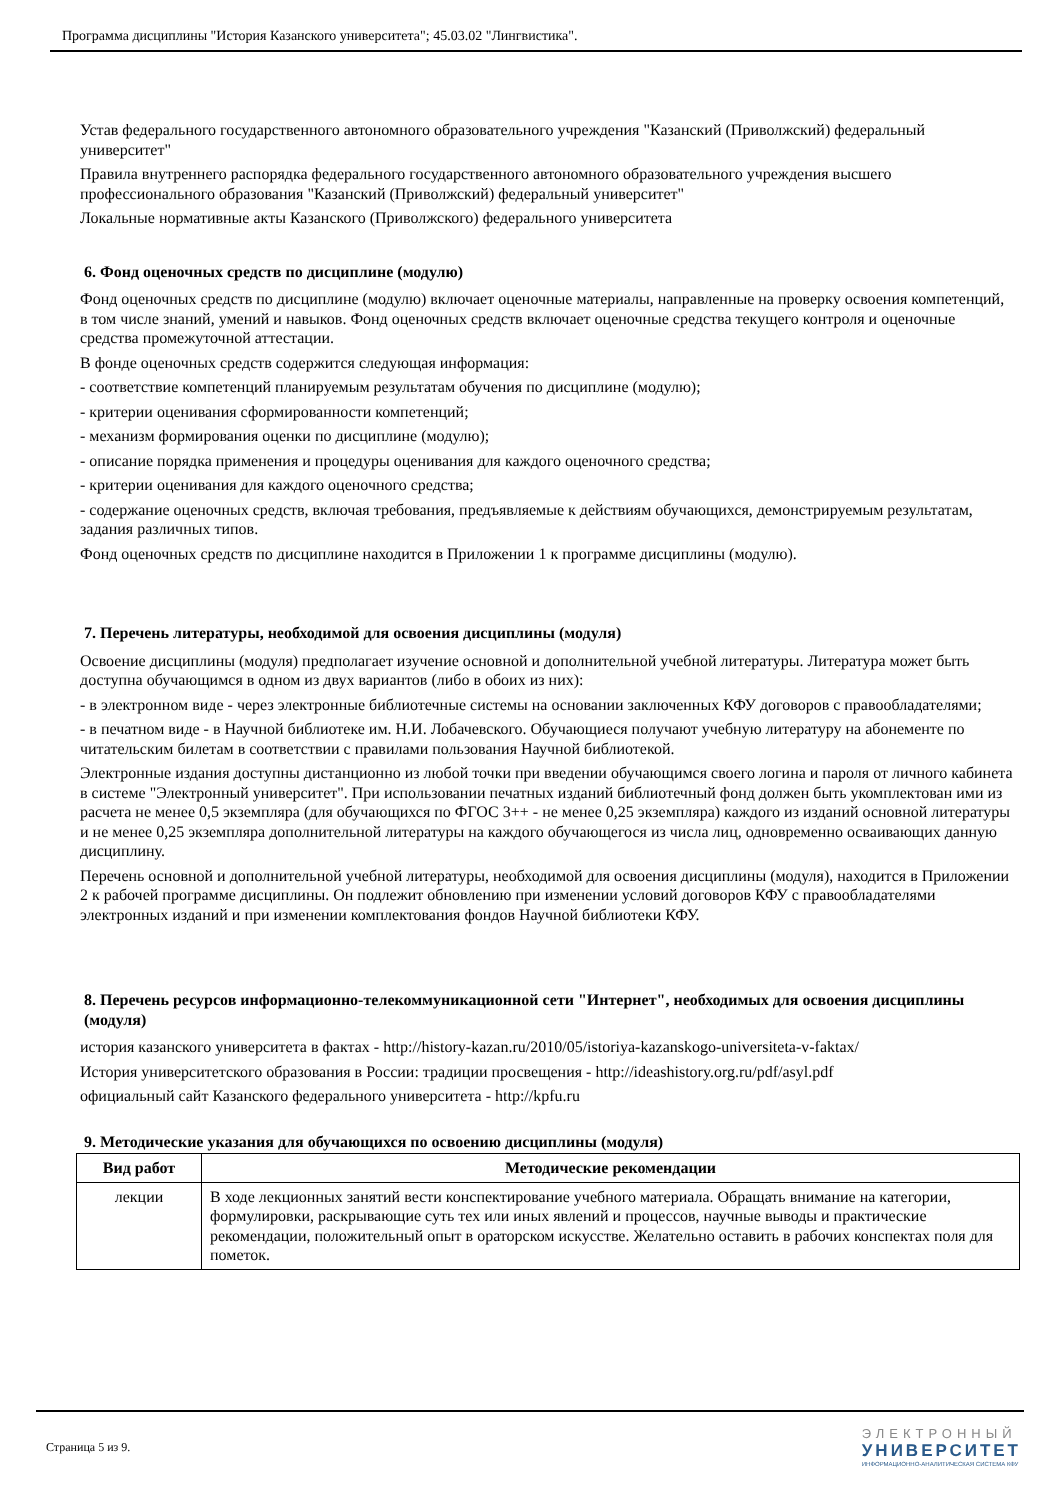Программа дисциплины "История Казанского университета"; 45.03.02 "Лингвистика".
Устав федерального государственного автономного образовательного учреждения "Казанский (Приволжский) федеральный университет"
Правила внутреннего распорядка федерального государственного автономного образовательного учреждения высшего профессионального образования "Казанский (Приволжский) федеральный университет"
Локальные нормативные акты Казанского (Приволжского) федерального университета
6. Фонд оценочных средств по дисциплине (модулю)
Фонд оценочных средств по дисциплине (модулю) включает оценочные материалы, направленные на проверку освоения компетенций, в том числе знаний, умений и навыков. Фонд оценочных средств включает оценочные средства текущего контроля и оценочные средства промежуточной аттестации.
В фонде оценочных средств содержится следующая информация:
- соответствие компетенций планируемым результатам обучения по дисциплине (модулю);
- критерии оценивания сформированности компетенций;
- механизм формирования оценки по дисциплине (модулю);
- описание порядка применения и процедуры оценивания для каждого оценочного средства;
- критерии оценивания для каждого оценочного средства;
- содержание оценочных средств, включая требования, предъявляемые к действиям обучающихся, демонстрируемым результатам, задания различных типов.
Фонд оценочных средств по дисциплине находится в Приложении 1 к программе дисциплины (модулю).
7. Перечень литературы, необходимой для освоения дисциплины (модуля)
Освоение дисциплины (модуля) предполагает изучение основной и дополнительной учебной литературы. Литература может быть доступна обучающимся в одном из двух вариантов (либо в обоих из них):
- в электронном виде - через электронные библиотечные системы на основании заключенных КФУ договоров с правообладателями;
- в печатном виде - в Научной библиотеке им. Н.И. Лобачевского. Обучающиеся получают учебную литературу на абонементе по читательским билетам в соответствии с правилами пользования Научной библиотекой.
Электронные издания доступны дистанционно из любой точки при введении обучающимся своего логина и пароля от личного кабинета в системе "Электронный университет". При использовании печатных изданий библиотечный фонд должен быть укомплектован ими из расчета не менее 0,5 экземпляра (для обучающихся по ФГОС 3++ - не менее 0,25 экземпляра) каждого из изданий основной литературы и не менее 0,25 экземпляра дополнительной литературы на каждого обучающегося из числа лиц, одновременно осваивающих данную дисциплину.
Перечень основной и дополнительной учебной литературы, необходимой для освоения дисциплины (модуля), находится в Приложении 2 к рабочей программе дисциплины. Он подлежит обновлению при изменении условий договоров КФУ с правообладателями электронных изданий и при изменении комплектования фондов Научной библиотеки КФУ.
8. Перечень ресурсов информационно-телекоммуникационной сети "Интернет", необходимых для освоения дисциплины (модуля)
история казанского университета в фактах - http://history-kazan.ru/2010/05/istoriya-kazanskogo-universiteta-v-faktax/
История университетского образования в России: традиции просвещения - http://ideashistory.org.ru/pdf/asyl.pdf
официальный сайт Казанского федерального университета - http://kpfu.ru
9. Методические указания для обучающихся по освоению дисциплины (модуля)
| Вид работ | Методические рекомендации |
| --- | --- |
| лекции | В ходе лекционных занятий вести конспектирование учебного материала. Обращать внимание на категории, формулировки, раскрывающие суть тех или иных явлений и процессов, научные выводы и практические рекомендации, положительный опыт в ораторском искусстве. Желательно оставить в рабочих конспектах поля для пометок. |
Страница 5 из 9.
ЭЛЕКТРОННЫЙ
УНИВЕРСИТЕТ
ИНФОРМАЦИОННО-АНАЛИТИЧЕСКАЯ СИСТЕМА КФУ